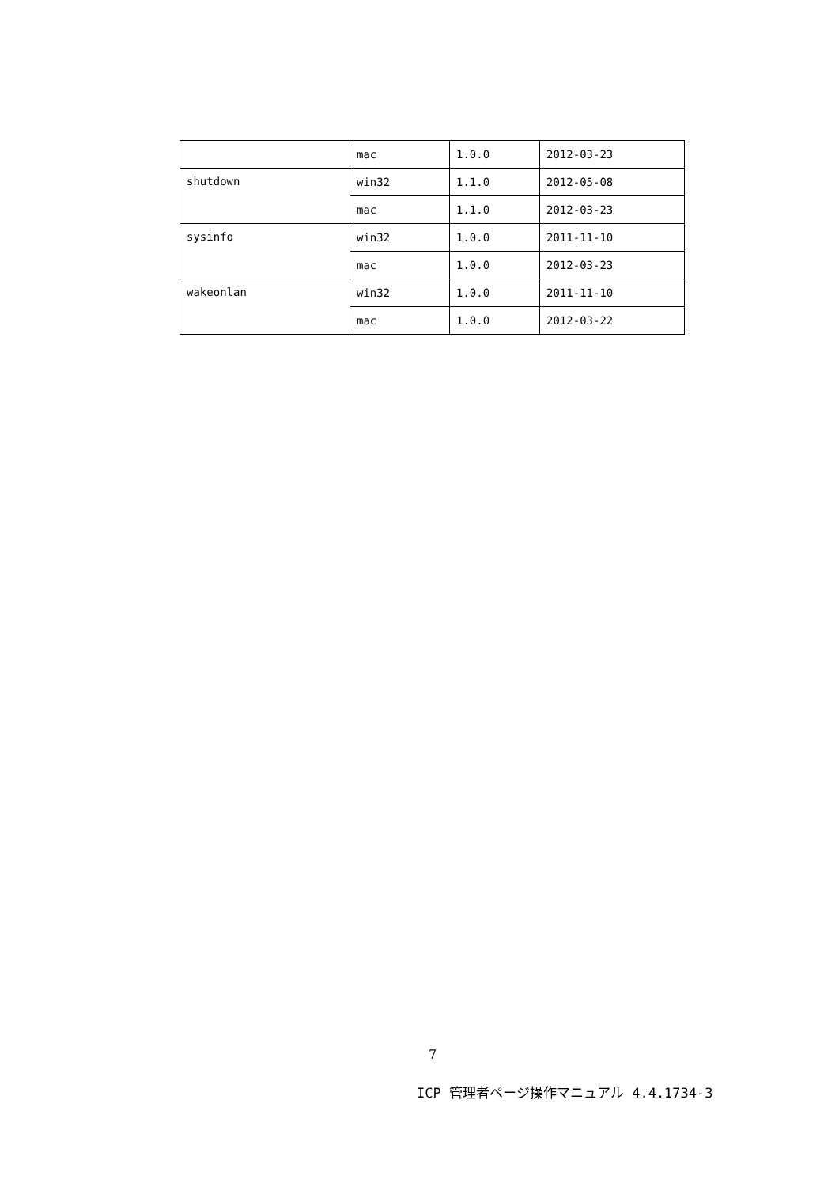| | mac | 1.0.0 | 2012-03-23 |
| shutdown | win32 | 1.1.0 | 2012-05-08 |
| | mac | 1.1.0 | 2012-03-23 |
| sysinfo | win32 | 1.0.0 | 2011-11-10 |
| | mac | 1.0.0 | 2012-03-23 |
| wakeonlan | win32 | 1.0.0 | 2011-11-10 |
| | mac | 1.0.0 | 2012-03-22 |
7
ICP 管理者ページ操作マニュアル 4.4.1734-3